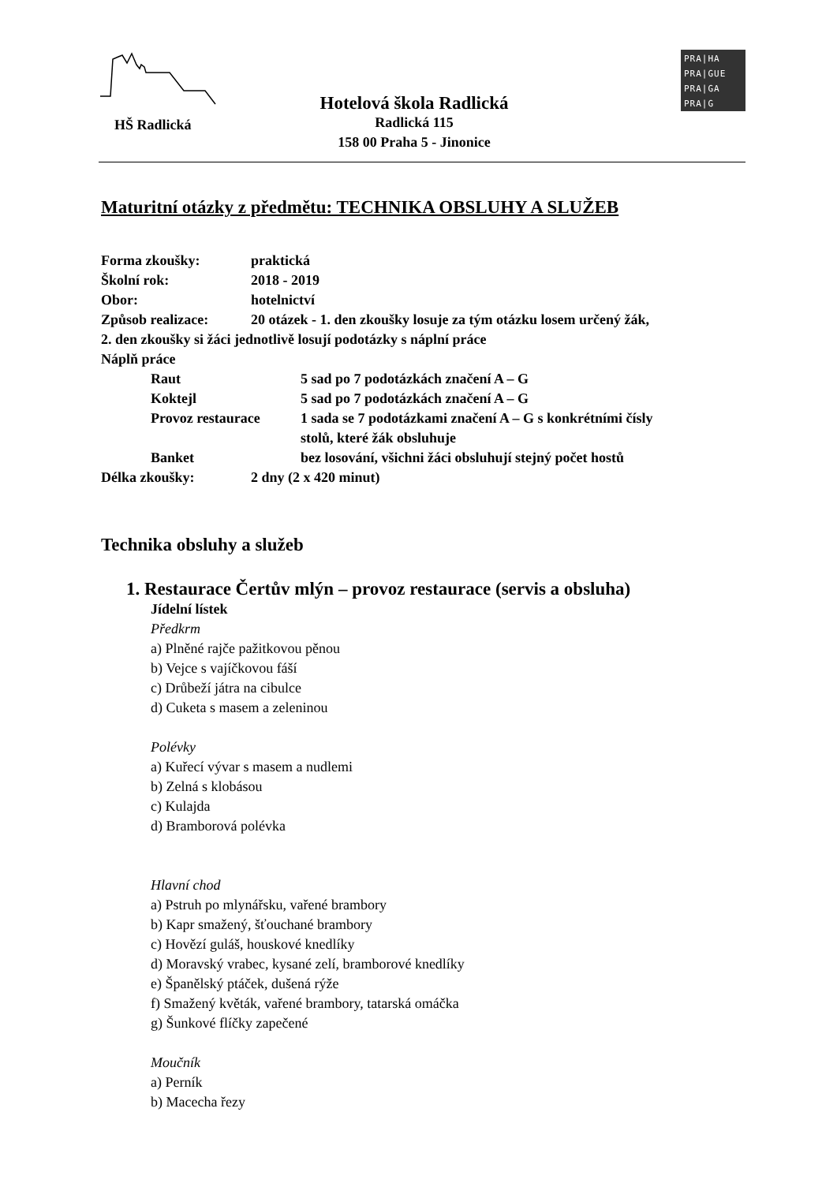HŠ Radlická
Hotelová škola Radlická
Radlická 115
158 00 Praha 5 - Jinonice
PRA|HA
PRA|GUE
PRA|GA
PRA|G
Maturitní otázky z předmětu: TECHNIKA OBSLUHY A SLUŽEB
Forma zkoušky: praktická
Školní rok: 2018 - 2019
Obor: hotelnictví
Způsob realizace: 20 otázek - 1. den zkoušky losuje za tým otázku losem určený žák,
2. den zkoušky si žáci jednotlivě losují podotázky s náplní práce
Náplň práce
Raut 5 sad po 7 podotázkách značení A – G
Koktejl 5 sad po 7 podotázkách značení A – G
Provoz restaurace 1 sada se 7 podotázkami značení A – G s konkrétními čísly
stolů, které žák obsluhuje
Banket bez losování, všichni žáci obsluhují stejný počet hostů
Délka zkoušky: 2 dny (2 x 420 minut)
Technika obsluhy a služeb
1. Restaurace Čertův mlýn – provoz restaurace (servis a obsluha)
Jídelní lístek
Předkrm
a) Plněné rajče pažitkovou pěnou
b) Vejce s vajíčkovou fáší
c) Drůbeží játra na cibulce
d) Cuketa s masem a zeleninou
Polévky
a) Kuřecí vývar s masem a nudlemi
b) Zelná s klobásou
c) Kulajda
d) Bramborová polévka
Hlavní chod
a) Pstruh po mlynářsku, vařené brambory
b) Kapr smažený, šťouchané brambory
c) Hovězí guláš, houskové knedlíky
d) Moravský vrabec, kysané zelí, bramborové knedlíky
e) Španělský ptáček, dušená rýže
f) Smažený květák, vařené brambory, tatarská omáčka
g) Šunkové flíčky zapečené
Moučník
a) Perník
b) Macecha řezy